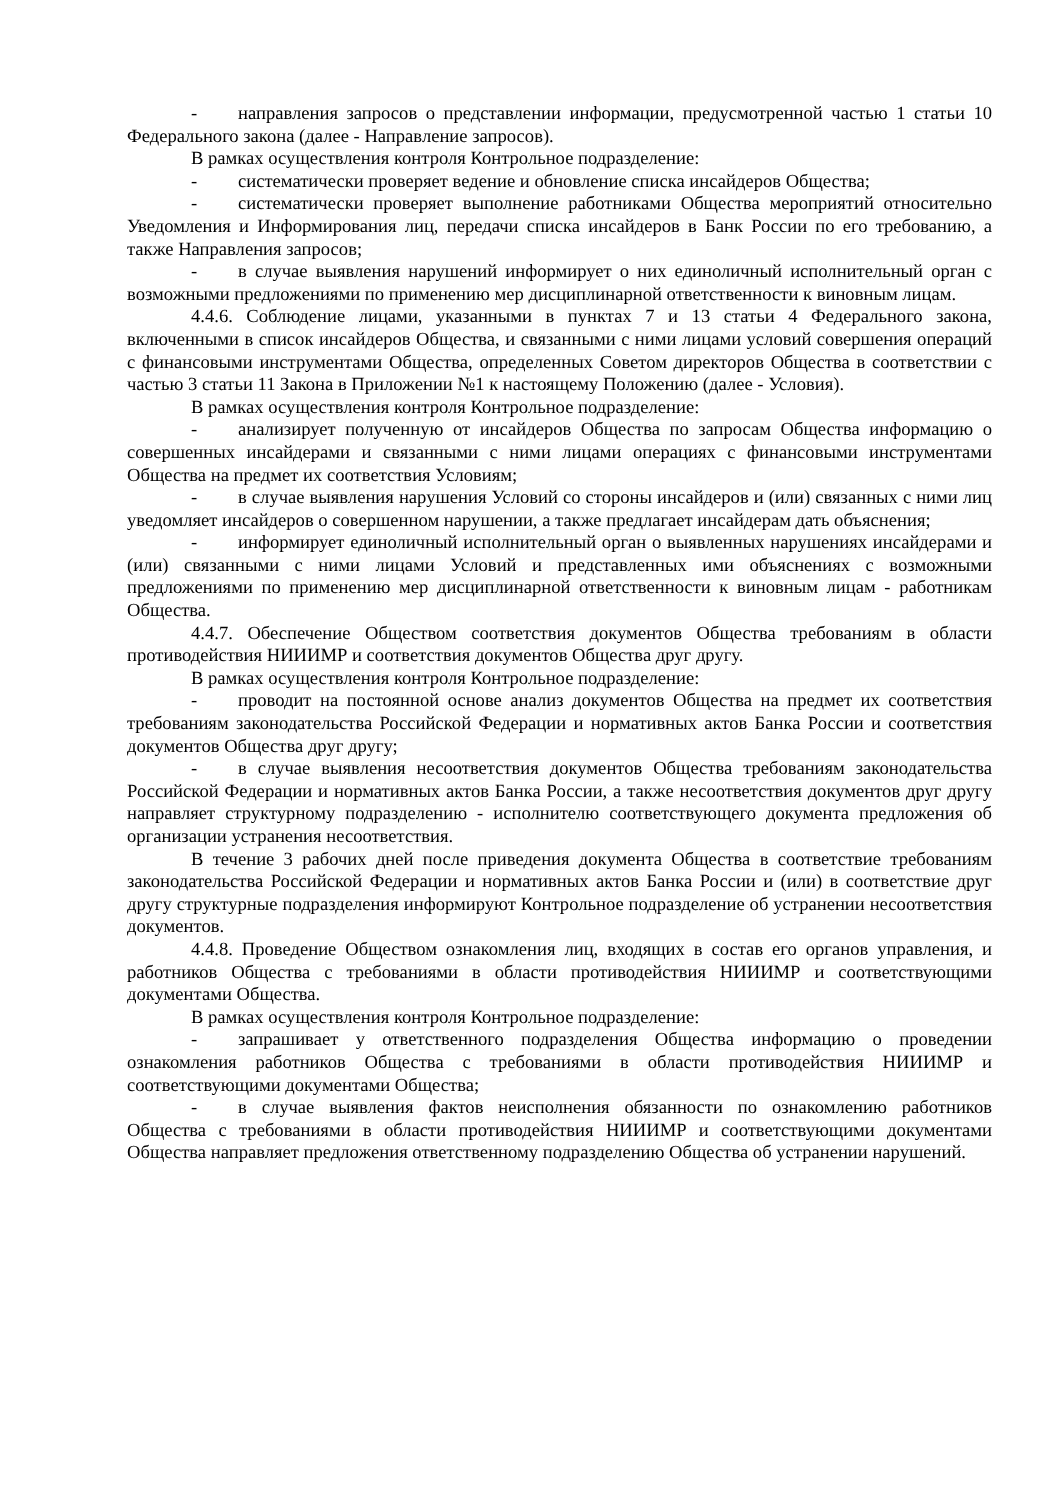- направления запросов о представлении информации, предусмотренной частью 1 статьи 10 Федерального закона (далее - Направление запросов).
В рамках осуществления контроля Контрольное подразделение:
- систематически проверяет ведение и обновление списка инсайдеров Общества;
- систематически проверяет выполнение работниками Общества мероприятий относительно Уведомления и Информирования лиц, передачи списка инсайдеров в Банк России по его требованию, а также Направления запросов;
- в случае выявления нарушений информирует о них единоличный исполнительный орган с возможными предложениями по применению мер дисциплинарной ответственности к виновным лицам.
4.4.6. Соблюдение лицами, указанными в пунктах 7 и 13 статьи 4 Федерального закона, включенными в список инсайдеров Общества, и связанными с ними лицами условий совершения операций с финансовыми инструментами Общества, определенных Советом директоров Общества в соответствии с частью 3 статьи 11 Закона в Приложении №1 к настоящему Положению (далее - Условия).
В рамках осуществления контроля Контрольное подразделение:
- анализирует полученную от инсайдеров Общества по запросам Общества информацию о совершенных инсайдерами и связанными с ними лицами операциях с финансовыми инструментами Общества на предмет их соответствия Условиям;
- в случае выявления нарушения Условий со стороны инсайдеров и (или) связанных с ними лиц уведомляет инсайдеров о совершенном нарушении, а также предлагает инсайдерам дать объяснения;
- информирует единоличный исполнительный орган о выявленных нарушениях инсайдерами и (или) связанными с ними лицами Условий и представленных ими объяснениях с возможными предложениями по применению мер дисциплинарной ответственности к виновным лицам - работникам Общества.
4.4.7. Обеспечение Обществом соответствия документов Общества требованиям в области противодействия НИИИМР и соответствия документов Общества друг другу.
В рамках осуществления контроля Контрольное подразделение:
- проводит на постоянной основе анализ документов Общества на предмет их соответствия требованиям законодательства Российской Федерации и нормативных актов Банка России и соответствия документов Общества друг другу;
- в случае выявления несоответствия документов Общества требованиям законодательства Российской Федерации и нормативных актов Банка России, а также несоответствия документов друг другу направляет структурному подразделению - исполнителю соответствующего документа предложения об организации устранения несоответствия.
В течение 3 рабочих дней после приведения документа Общества в соответствие требованиям законодательства Российской Федерации и нормативных актов Банка России и (или) в соответствие друг другу структурные подразделения информируют Контрольное подразделение об устранении несоответствия документов.
4.4.8. Проведение Обществом ознакомления лиц, входящих в состав его органов управления, и работников Общества с требованиями в области противодействия НИИИМР и соответствующими документами Общества.
В рамках осуществления контроля Контрольное подразделение:
- запрашивает у ответственного подразделения Общества информацию о проведении ознакомления работников Общества с требованиями в области противодействия НИИИМР и соответствующими документами Общества;
- в случае выявления фактов неисполнения обязанности по ознакомлению работников Общества с требованиями в области противодействия НИИИМР и соответствующими документами Общества направляет предложения ответственному подразделению Общества об устранении нарушений.